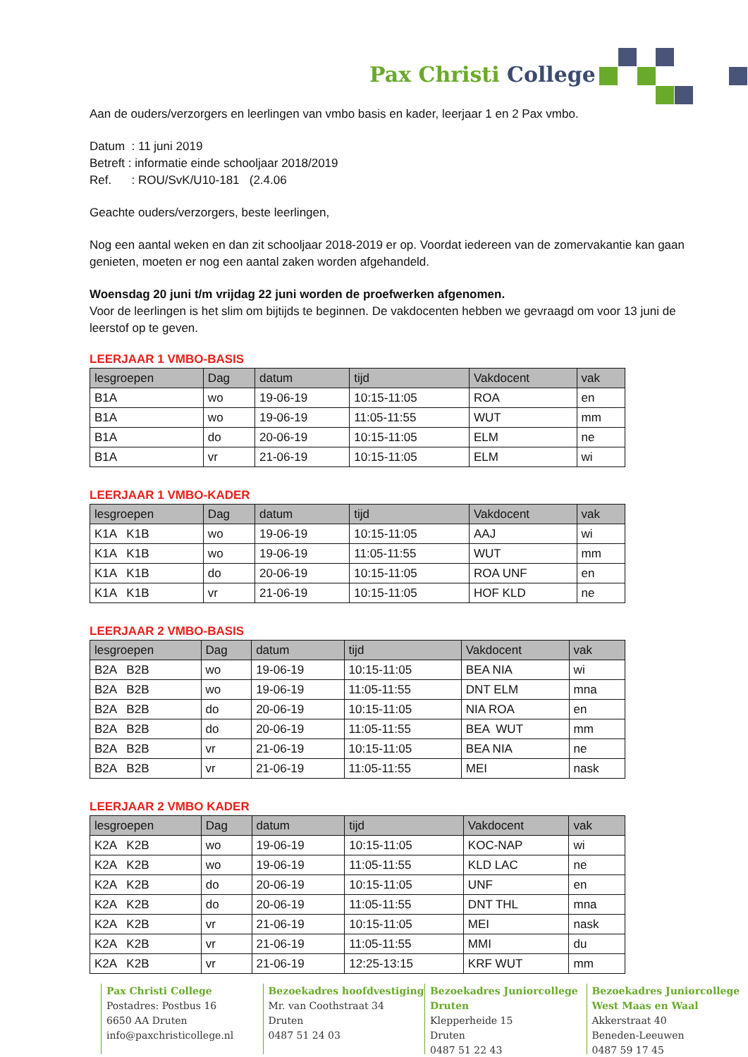Pax Christi College
Aan de ouders/verzorgers en leerlingen van vmbo basis en kader, leerjaar 1 en 2 Pax vmbo.
Datum : 11 juni 2019
Betreft : informatie einde schooljaar 2018/2019
Ref. : ROU/SvK/U10-181 (2.4.06
Geachte ouders/verzorgers, beste leerlingen,
Nog een aantal weken en dan zit schooljaar 2018-2019 er op. Voordat iedereen van de zomervakantie kan gaan genieten, moeten er nog een aantal zaken worden afgehandeld.
Woensdag 20 juni t/m vrijdag 22 juni worden de proefwerken afgenomen.
Voor de leerlingen is het slim om bijtijds te beginnen. De vakdocenten hebben we gevraagd om voor 13 juni de leerstof op te geven.
LEERJAAR 1 VMBO-BASIS
| lesgroepen | Dag | datum | tijd | Vakdocent | vak |
| --- | --- | --- | --- | --- | --- |
| B1A | wo | 19-06-19 | 10:15-11:05 | ROA | en |
| B1A | wo | 19-06-19 | 11:05-11:55 | WUT | mm |
| B1A | do | 20-06-19 | 10:15-11:05 | ELM | ne |
| B1A | vr | 21-06-19 | 10:15-11:05 | ELM | wi |
LEERJAAR 1 VMBO-KADER
| lesgroepen | Dag | datum | tijd | Vakdocent | vak |
| --- | --- | --- | --- | --- | --- |
| K1A K1B | wo | 19-06-19 | 10:15-11:05 | AAJ | wi |
| K1A K1B | wo | 19-06-19 | 11:05-11:55 | WUT | mm |
| K1A K1B | do | 20-06-19 | 10:15-11:05 | ROA UNF | en |
| K1A K1B | vr | 21-06-19 | 10:15-11:05 | HOF KLD | ne |
LEERJAAR 2 VMBO-BASIS
| lesgroepen | Dag | datum | tijd | Vakdocent | vak |
| --- | --- | --- | --- | --- | --- |
| B2A B2B | wo | 19-06-19 | 10:15-11:05 | BEA NIA | wi |
| B2A B2B | wo | 19-06-19 | 11:05-11:55 | DNT ELM | mna |
| B2A B2B | do | 20-06-19 | 10:15-11:05 | NIA ROA | en |
| B2A B2B | do | 20-06-19 | 11:05-11:55 | BEA WUT | mm |
| B2A B2B | vr | 21-06-19 | 10:15-11:05 | BEA NIA | ne |
| B2A B2B | vr | 21-06-19 | 11:05-11:55 | MEI | nask |
LEERJAAR 2 VMBO KADER
| lesgroepen | Dag | datum | tijd | Vakdocent | vak |
| --- | --- | --- | --- | --- | --- |
| K2A K2B | wo | 19-06-19 | 10:15-11:05 | KOC-NAP | wi |
| K2A K2B | wo | 19-06-19 | 11:05-11:55 | KLD LAC | ne |
| K2A K2B | do | 20-06-19 | 10:15-11:05 | UNF | en |
| K2A K2B | do | 20-06-19 | 11:05-11:55 | DNT THL | mna |
| K2A K2B | vr | 21-06-19 | 10:15-11:05 | MEI | nask |
| K2A K2B | vr | 21-06-19 | 11:05-11:55 | MMI | du |
| K2A K2B | vr | 21-06-19 | 12:25-13:15 | KRF WUT | mm |
Pax Christi College
Postadres: Postbus 16
6650 AA Druten
info@paxchristicollege.nl
Bezoekadres hoofdvestiging
Mr. van Coothstraat 34
Druten
0487 51 24 03
Bezoekadres Juniorcollege Druten
Klepperheide 15
Druten
0487 51 22 43
Bezoekadres Juniorcollege West Maas en Waal
Akkerstraat 40
Beneden-Leeuwen
0487 59 17 45